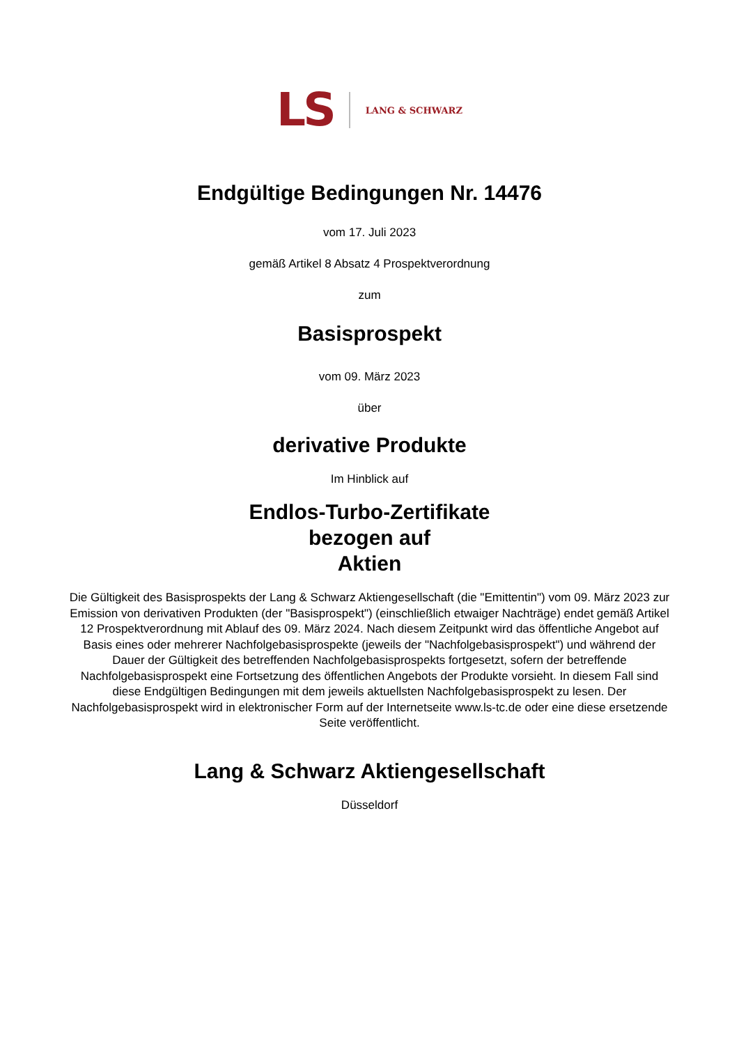LS LANG & SCHWARZ
Endgültige Bedingungen Nr. 14476
vom 17. Juli 2023
gemäß Artikel 8 Absatz 4 Prospektverordnung
zum
Basisprospekt
vom 09. März 2023
über
derivative Produkte
Im Hinblick auf
Endlos-Turbo-Zertifikate
bezogen auf
Aktien
Die Gültigkeit des Basisprospekts der Lang & Schwarz Aktiengesellschaft (die "Emittentin") vom 09. März 2023 zur Emission von derivativen Produkten (der "Basisprospekt") (einschließlich etwaiger Nachträge) endet gemäß Artikel 12 Prospektverordnung mit Ablauf des 09. März 2024. Nach diesem Zeitpunkt wird das öffentliche Angebot auf Basis eines oder mehrerer Nachfolgebasisprospekte (jeweils der "Nachfolgebasisprospekt") und während der Dauer der Gültigkeit des betreffenden Nachfolgebasisprospekts fortgesetzt, sofern der betreffende Nachfolgebasisprospekt eine Fortsetzung des öffentlichen Angebots der Produkte vorsieht. In diesem Fall sind diese Endgültigen Bedingungen mit dem jeweils aktuellsten Nachfolgebasisprospekt zu lesen. Der Nachfolgebasisprospekt wird in elektronischer Form auf der Internetseite www.ls-tc.de oder eine diese ersetzende Seite veröffentlicht.
Lang & Schwarz Aktiengesellschaft
Düsseldorf